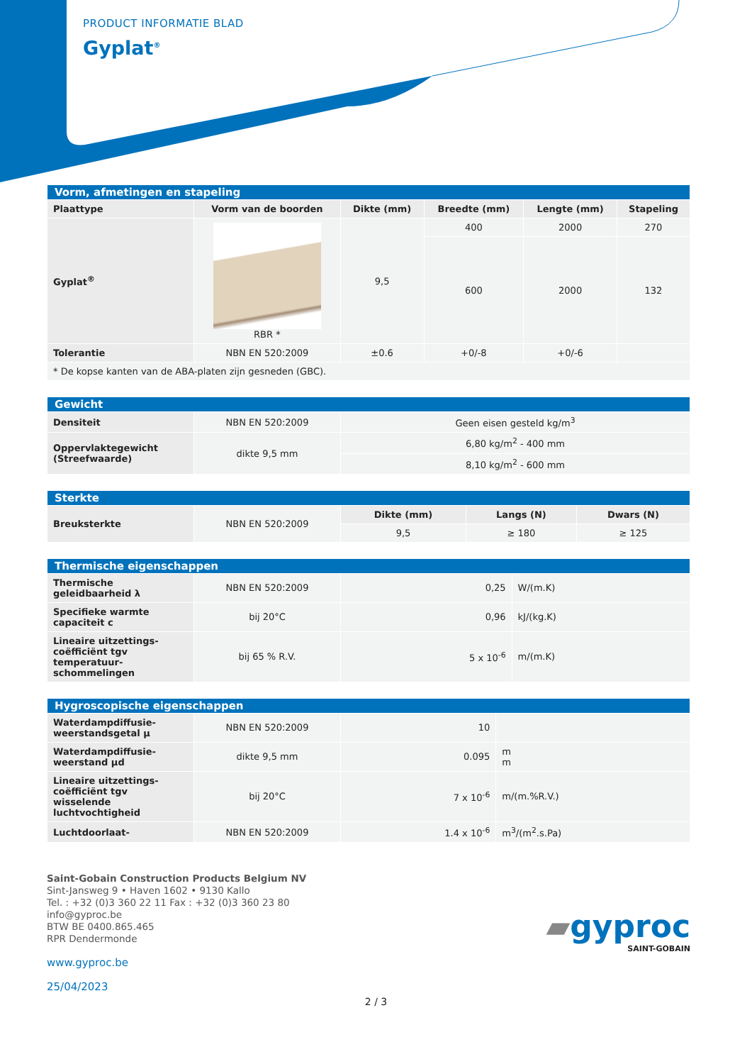PRODUCT INFORMATIE BLAD
Gyplat<sup>®</sup>
| Vorm, afmetingen en stapeling | | | | | |
| Plaattype | Vorm van de boorden | Dikte (mm) | Breedte (mm) | Lengte (mm) | Stapeling |
| Gyplat<sup>®</sup> | RBR * | 9,5 | 400 | 2000 | 270 |
| | | | 600 | 2000 | 132 |
| Tolerantie | NBN EN 520:2009 | ±0.6 | +0/-8 | +0/-6 | |
| * De kopse kanten van de ABA-platen zijn gesneden (GBC). | | | | | |
| Gewicht | | |
| Densiteit | NBN EN 520:2009 | Geen eisen gesteld kg/m<sup>3</sup> |
| Oppervlaktegewicht (Streefwaarde) | dikte 9,5 mm | 6,80 kg/m<sup>2</sup> - 400 mm |
| | | 8,10 kg/m<sup>2</sup> - 600 mm |
| Sterkte | | | | |
| Breuksterkte | NBN EN 520:2009 | Dikte (mm) | Langs (N) | Dwars (N) |
| | | 9,5 | ≥ 180 | ≥ 125 |
| Thermische eigenschappen | | | |
| Thermische geleidbaarheid λ | NBN EN 520:2009 | 0,25 | W/(m.K) |
| Specifieke warmte capaciteit c | bij 20°C | 0,96 | kJ/(kg.K) |
| Lineaire uitzettings-coëfficiënt tgv temperatuur-schommelingen | bij 65 % R.V. | 5 x 10<sup>-6</sup> | m/(m.K) |
| Hygroscopische eigenschappen | | | |
| Waterdampdiffusie-weerstandsgetal μ | NBN EN 520:2009 | 10 | |
| Waterdampdiffusie-weerstand μd | dikte 9,5 mm | 0.095 | m m |
| Lineaire uitzettings-coëfficiënt tgv wisselende luchtvochtigheid | bij 20°C | 7 x 10<sup>-6</sup> | m/(m.%R.V.) |
| Luchtdoorlaat- | NBN EN 520:2009 | 1.4 x 10<sup>-6</sup> | m<sup>3</sup>/(m<sup>2</sup>.s.Pa) |
Saint-Gobain Construction Products Belgium NV
Sint-Jansweg 9 • Haven 1602 • 9130 Kallo
Tel. : +32 (0)3 360 22 11 Fax : +32 (0)3 360 23 80
info@gyproc.be
BTW BE 0400.865.465
RPR Dendermonde
www.gyproc.be
25/04/2023
▰gyproc
SAINT-GOBAIN
2 / 3